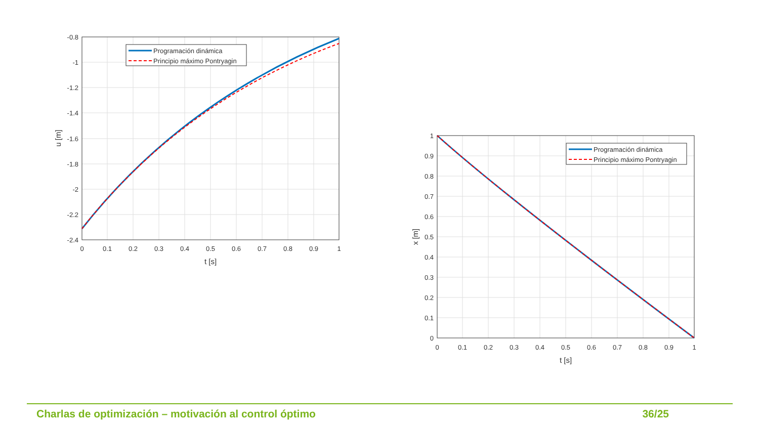Programación dinámica
Principio máximo Pontryagin
Programación dinámica
Principio máximo Pontryagin
-0.8
-1
-1.2
-1.4
-1.6
-1.8
-2
-2.2
-2.4
1
0.9
0.8
0.7
0.6
0.5
0.4
0.3
0.2
0.1
0
0
0.1
0.2
0.3
0.4
0.5
0.6
0.7
0.8
0.9
1
t [s]
0
0.1
0.2
0.3
0.4
0.5
0.6
0.7
0.8
0.9
1
t [s]
u [m]
x [m]
Charlas de optimización – motivación al control óptimo 36/25